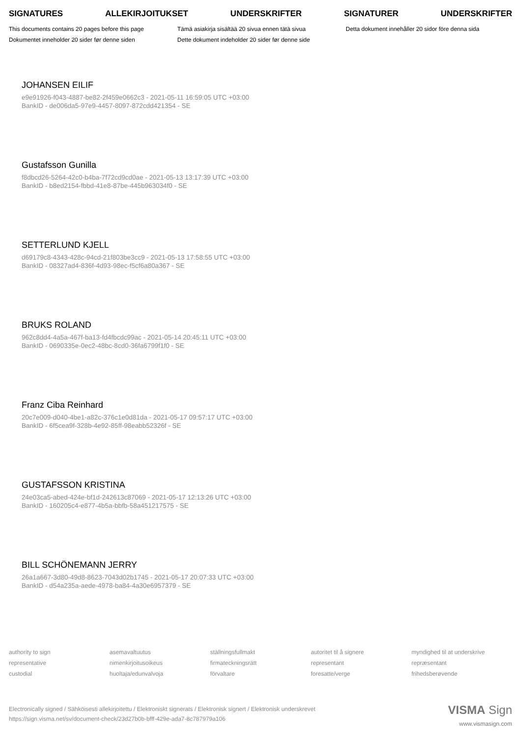SIGNATURES ALLEKIRJOITUKSET UNDERSKRIFTER SIGNATURER UNDERSKRIFTER
This documents contains 20 pages before this page
Tämä asiakirja sisältää 20 sivua ennen tätä sivua
Detta dokument innehåller 20 sidor före denna sida
Dokumentet inneholder 20 sider før denne siden
Dette dokument indeholder 20 sider før denne side
JOHANSEN EILIF
e9e91926-f043-4887-be82-2f459e0662c3 - 2021-05-11 16:59:05 UTC +03:00
BankID - de006da5-97e9-4457-8097-872cdd421354 - SE
Gustafsson Gunilla
f8dbcd26-5264-42c0-b4ba-7f72cd9cd0ae - 2021-05-13 13:17:39 UTC +03:00
BankID - b8ed2154-fbbd-41e8-87be-445b963034f0 - SE
SETTERLUND KJELL
d69179c8-4343-428c-94cd-21f803be3cc9 - 2021-05-13 17:58:55 UTC +03:00
BankID - 08327ad4-836f-4d93-98ec-f5cf6a80a367 - SE
BRUKS ROLAND
962c8dd4-4a5a-467f-ba13-fd4fbcdc99ac - 2021-05-14 20:45:11 UTC +03:00
BankID - 0690335e-0ec2-48bc-8cd0-36fa6799f1f0 - SE
Franz Ciba Reinhard
20c7e009-d040-4be1-a82c-376c1e0d81da - 2021-05-17 09:57:17 UTC +03:00
BankID - 6f5cea9f-328b-4e92-85ff-98eabb52326f - SE
GUSTAFSSON KRISTINA
24e03ca5-abed-424e-bf1d-242613c87069 - 2021-05-17 12:13:26 UTC +03:00
BankID - 160205c4-e877-4b5a-bbfb-58a451217575 - SE
BILL SCHÖNEMANN JERRY
26a1a667-3d80-49d8-8623-7043d02b1745 - 2021-05-17 20:07:33 UTC +03:00
BankID - d54a235a-aede-4978-ba84-4a30e6957379 - SE
authority to sign
asemavaltuutus
ställningsfullmakt
autoritet til å signere
myndighed til at underskrive
representative
nimenkirjoitusoikeus
firmateckningsrätt
representant
repræsentant
custodial
huoltaja/edunvalvoja
förvaltare
foresatte/verge
frihedsberøvende
Electronically signed / Sähköisesti allekirjoitettu / Elektroniskt signerats / Elektronisk signert / Elektronisk underskrevet
https://sign.visma.net/sv/document-check/23d27b0b-bfff-429e-ada7-8c787979a106
VISMA Sign
www.vismasign.com